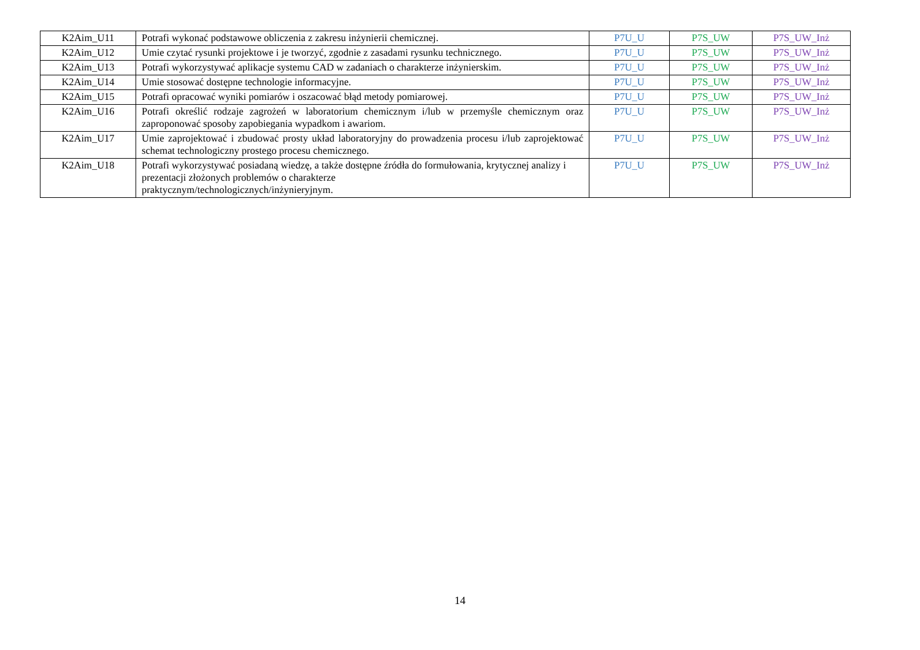| K2Aim_U11 | Potrafi wykonać podstawowe obliczenia z zakresu inżynierii chemicznej. | P7U_U | P7S_UW | P7S_UW_Inż |
| K2Aim_U12 | Umie czytać rysunki projektowe i je tworzyć, zgodnie z zasadami rysunku technicznego. | P7U_U | P7S_UW | P7S_UW_Inż |
| K2Aim_U13 | Potrafi wykorzystywać aplikacje systemu CAD w zadaniach o charakterze inżynierskim. | P7U_U | P7S_UW | P7S_UW_Inż |
| K2Aim_U14 | Umie stosować dostępne technologie informacyjne. | P7U_U | P7S_UW | P7S_UW_Inż |
| K2Aim_U15 | Potrafi opracować wyniki pomiarów i oszacować błąd metody pomiarowej. | P7U_U | P7S_UW | P7S_UW_Inż |
| K2Aim_U16 | Potrafi określić rodzaje zagrożeń w laboratorium chemicznym i/lub w przemyśle chemicznym oraz zaproponować sposoby zapobiegania wypadkom i awariom. | P7U_U | P7S_UW | P7S_UW_Inż |
| K2Aim_U17 | Umie zaprojektować i zbudować prosty układ laboratoryjny do prowadzenia procesu i/lub zaprojektować schemat technologiczny prostego procesu chemicznego. | P7U_U | P7S_UW | P7S_UW_Inż |
| K2Aim_U18 | Potrafi wykorzystywać posiadaną wiedzę, a także dostępne źródła do formułowania, krytycznej analizy i prezentacji złożonych problemów o charakterze praktycznym/technologicznych/inżynieryjnym. | P7U_U | P7S_UW | P7S_UW_Inż |
14